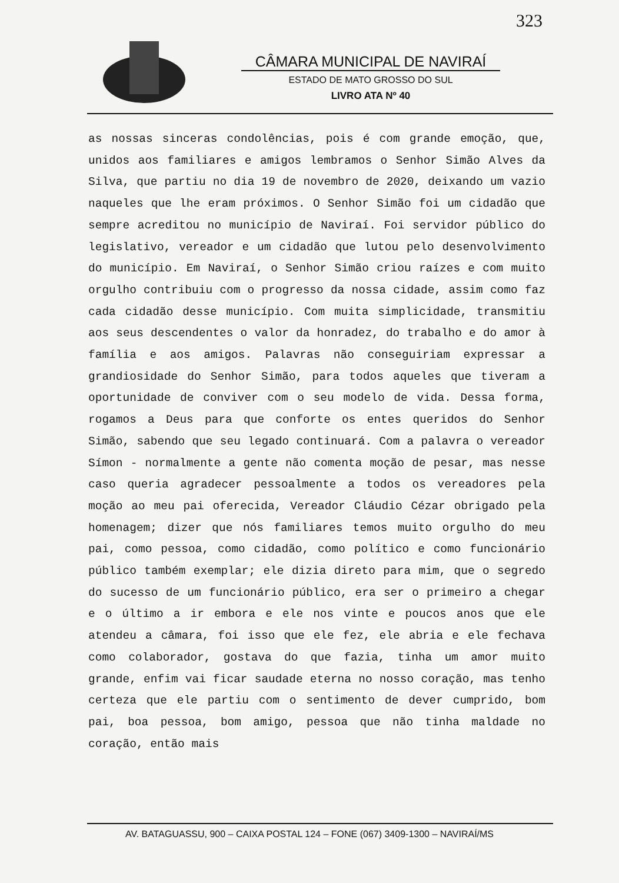323
CÂMARA MUNICIPAL DE NAVIRAÍ
ESTADO DE MATO GROSSO DO SUL
LIVRO ATA Nº 40
as nossas sinceras condolências, pois é com grande emoção, que, unidos aos familiares e amigos lembramos o Senhor Simão Alves da Silva, que partiu no dia 19 de novembro de 2020, deixando um vazio naqueles que lhe eram próximos. O Senhor Simão foi um cidadão que sempre acreditou no município de Naviraí. Foi servidor público do legislativo, vereador e um cidadão que lutou pelo desenvolvimento do município. Em Naviraí, o Senhor Simão criou raízes e com muito orgulho contribuiu com o progresso da nossa cidade, assim como faz cada cidadão desse município. Com muita simplicidade, transmitiu aos seus descendentes o valor da honradez, do trabalho e do amor à família e aos amigos. Palavras não conseguiriam expressar a grandiosidade do Senhor Simão, para todos aqueles que tiveram a oportunidade de conviver com o seu modelo de vida. Dessa forma, rogamos a Deus para que conforte os entes queridos do Senhor Simão, sabendo que seu legado continuará. Com a palavra o vereador Símon - normalmente a gente não comenta moção de pesar, mas nesse caso queria agradecer pessoalmente a todos os vereadores pela moção ao meu pai oferecida, Vereador Cláudio Cézar obrigado pela homenagem; dizer que nós familiares temos muito orgulho do meu pai, como pessoa, como cidadão, como político e como funcionário público também exemplar; ele dizia direto para mim, que o segredo do sucesso de um funcionário público, era ser o primeiro a chegar e o último a ir embora e ele nos vinte e poucos anos que ele atendeu a câmara, foi isso que ele fez, ele abria e ele fechava como colaborador, gostava do que fazia, tinha um amor muito grande, enfim vai ficar saudade eterna no nosso coração, mas tenho certeza que ele partiu com o sentimento de dever cumprido, bom pai, boa pessoa, bom amigo, pessoa que não tinha maldade no coração, então mais
AV. BATAGUASSU, 900 – CAIXA POSTAL 124 – FONE (067) 3409-1300 – NAVIRAÍ/MS